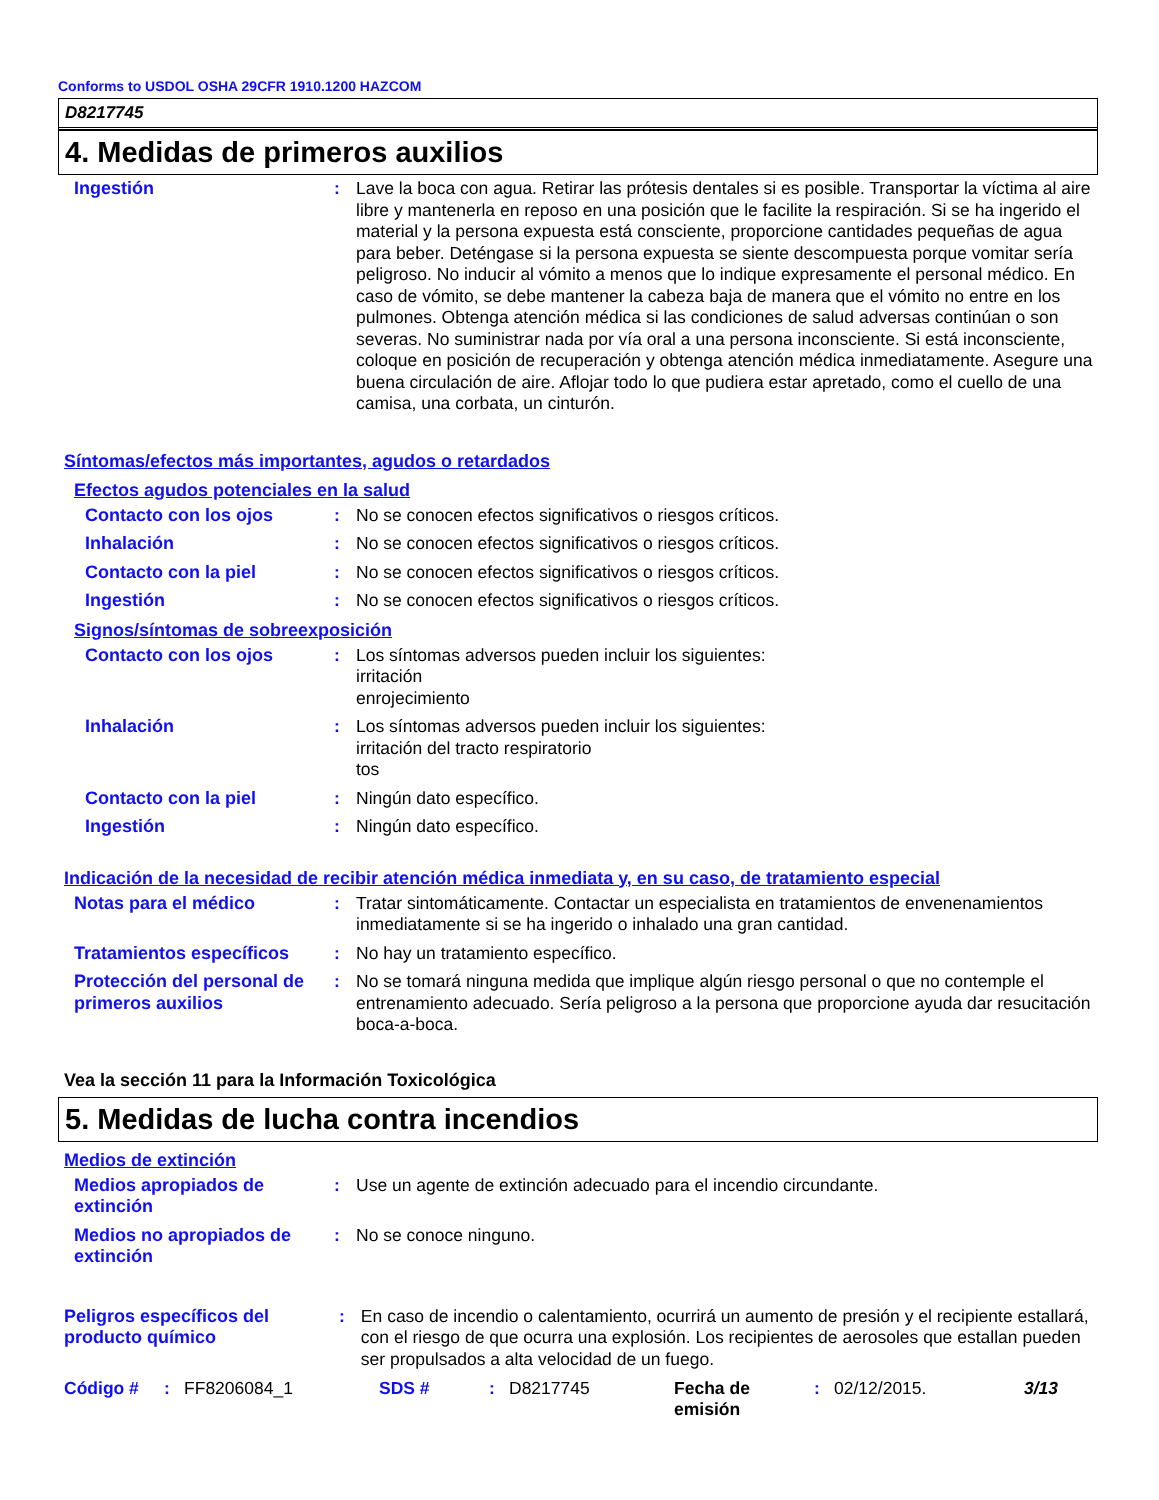Conforms to USDOL OSHA 29CFR 1910.1200 HAZCOM
D8217745
4. Medidas de primeros auxilios
Ingestión : Lave la boca con agua. Retirar las prótesis dentales si es posible. Transportar la víctima al aire libre y mantenerla en reposo en una posición que le facilite la respiración. Si se ha ingerido el material y la persona expuesta está consciente, proporcione cantidades pequeñas de agua para beber. Deténgase si la persona expuesta se siente descompuesta porque vomitar sería peligroso. No inducir al vómito a menos que lo indique expresamente el personal médico. En caso de vómito, se debe mantener la cabeza baja de manera que el vómito no entre en los pulmones. Obtenga atención médica si las condiciones de salud adversas continúan o son severas. No suministrar nada por vía oral a una persona inconsciente. Si está inconsciente, coloque en posición de recuperación y obtenga atención médica inmediatamente. Asegure una buena circulación de aire. Aflojar todo lo que pudiera estar apretado, como el cuello de una camisa, una corbata, un cinturón.
Síntomas/efectos más importantes, agudos o retardados
Efectos agudos potenciales en la salud
Contacto con los ojos : No se conocen efectos significativos o riesgos críticos.
Inhalación : No se conocen efectos significativos o riesgos críticos.
Contacto con la piel : No se conocen efectos significativos o riesgos críticos.
Ingestión : No se conocen efectos significativos o riesgos críticos.
Signos/síntomas de sobreexposición
Contacto con los ojos : Los síntomas adversos pueden incluir los siguientes:
irritación
enrojecimiento
Inhalación : Los síntomas adversos pueden incluir los siguientes:
irritación del tracto respiratorio
tos
Contacto con la piel : Ningún dato específico.
Ingestión : Ningún dato específico.
Indicación de la necesidad de recibir atención médica inmediata y, en su caso, de tratamiento especial
Notas para el médico : Tratar sintomáticamente. Contactar un especialista en tratamientos de envenenamientos inmediatamente si se ha ingerido o inhalado una gran cantidad.
Tratamientos específicos : No hay un tratamiento específico.
Protección del personal de primeros auxilios
: No se tomará ninguna medida que implique algún riesgo personal o que no contemple el entrenamiento adecuado. Sería peligroso a la persona que proporcione ayuda dar resucitación boca-a-boca.
Vea la sección 11 para la Información Toxicológica
5. Medidas de lucha contra incendios
Medios de extinción
Medios apropiados de extinción
: Use un agente de extinción adecuado para el incendio circundante.
Medios no apropiados de extinción
: No se conoce ninguno.
Peligros específicos del producto químico
: En caso de incendio o calentamiento, ocurrirá un aumento de presión y el recipiente estallará, con el riesgo de que ocurra una explosión. Los recipientes de aerosoles que estallan pueden ser propulsados a alta velocidad de un fuego.
Código #: FF8206084_1 SDS #: D8217745 Fecha de emisión: 02/12/2015. 3/13